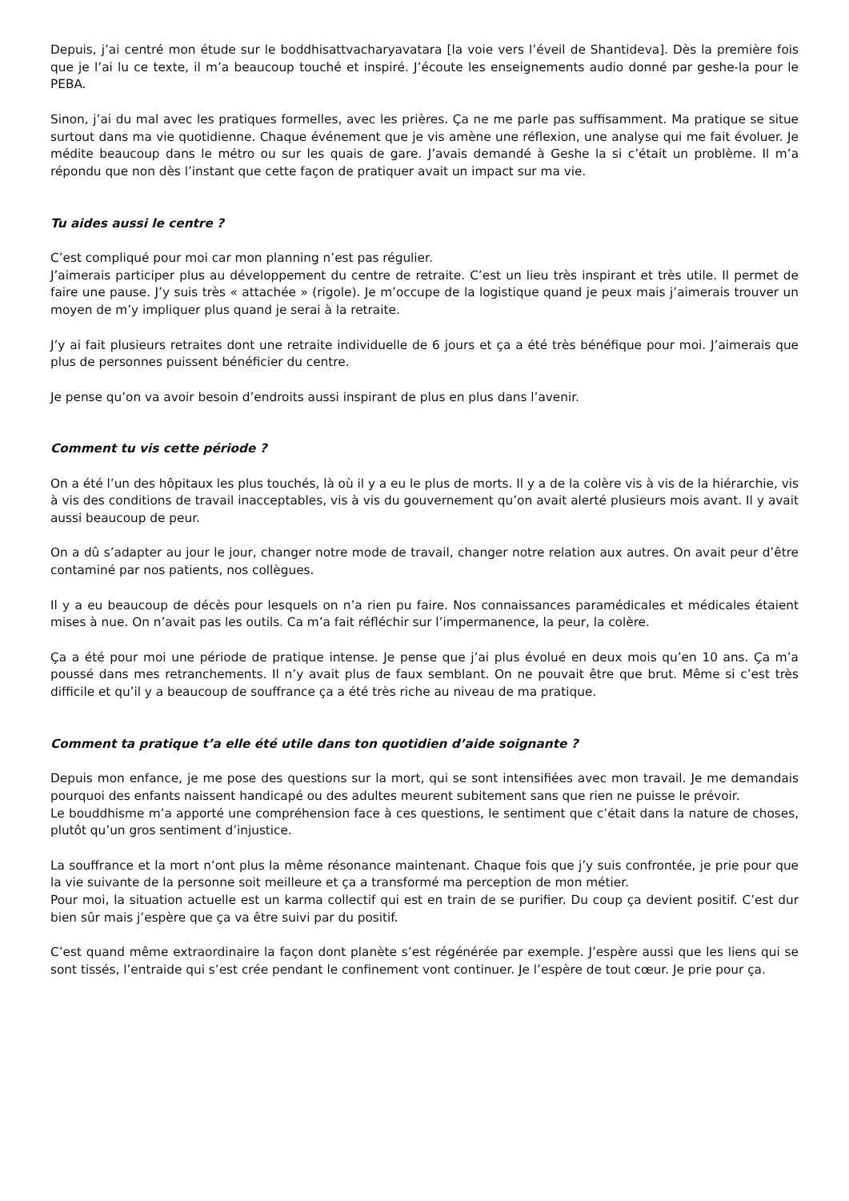Depuis, j’ai centré mon étude sur le boddhisattvacharyavatara [la voie vers l’éveil de Shantideva]. Dès la première fois que je l’ai lu ce texte, il m’a beaucoup touché et inspiré. J’écoute les enseignements audio donné par geshe-la pour le PEBA.
Sinon, j’ai du mal avec les pratiques formelles, avec les prières. Ça ne me parle pas suffisamment. Ma pratique se situe surtout dans ma vie quotidienne. Chaque événement que je vis amène une réflexion, une analyse qui me fait évoluer. Je médite beaucoup dans le métro ou sur les quais de gare. J’avais demandé à Geshe la si c’était un problème. Il m’a répondu que non dès l’instant que cette façon de pratiquer avait un impact sur ma vie.
Tu aides aussi le centre ?
C’est compliqué pour moi car mon planning n’est pas régulier.
J’aimerais participer plus au développement du centre de retraite. C’est un lieu très inspirant et très utile. Il permet de faire une pause. J’y suis très « attachée » (rigole). Je m’occupe de la logistique quand je peux mais j’aimerais trouver un moyen de m’y impliquer plus quand je serai à la retraite.
J’y ai fait plusieurs retraites dont une retraite individuelle de 6 jours et ça a été très bénéfique pour moi. J’aimerais que plus de personnes puissent bénéficier du centre.
Je pense qu’on va avoir besoin d’endroits aussi inspirant de plus en plus dans l’avenir.
Comment tu vis cette période ?
On a été l’un des hôpitaux les plus touchés, là où il y a eu le plus de morts. Il y a de la colère vis à vis de la hiérarchie, vis à vis des conditions de travail inacceptables, vis à vis du gouvernement qu’on avait alerté plusieurs mois avant. Il y avait aussi beaucoup de peur.
On a dû s’adapter au jour le jour, changer notre mode de travail, changer notre relation aux autres. On avait peur d’être contaminé par nos patients, nos collègues.
Il y a eu beaucoup de décès pour lesquels on n’a rien pu faire. Nos connaissances paramédicales et médicales étaient mises à nue. On n’avait pas les outils. Ca m’a fait réfléchir sur l’impermanence, la peur, la colère.
Ça a été pour moi une période de pratique intense. Je pense que j’ai plus évolué en deux mois qu’en 10 ans. Ça m’a poussé dans mes retranchements. Il n’y avait plus de faux semblant. On ne pouvait être que brut. Même si c’est très difficile et qu’il y a beaucoup de souffrance ça a été très riche au niveau de ma pratique.
Comment ta pratique t’a elle été utile dans ton quotidien d’aide soignante ?
Depuis mon enfance, je me pose des questions sur la mort, qui se sont intensifiées avec mon travail. Je me demandais pourquoi des enfants naissent handicapé ou des adultes meurent subitement sans que rien ne puisse le prévoir.
Le bouddhisme m’a apporté une compréhension face à ces questions, le sentiment que c’était dans la nature de choses, plutôt qu’un gros sentiment d’injustice.
La souffrance et la mort n’ont plus la même résonance maintenant. Chaque fois que j’y suis confrontée, je prie pour que la vie suivante de la personne soit meilleure et ça a transformé ma perception de mon métier.
Pour moi, la situation actuelle est un karma collectif qui est en train de se purifier. Du coup ça devient positif. C’est dur bien sûr mais j’espère que ça va être suivi par du positif.
C’est quand même extraordinaire la façon dont planète s’est régénérée par exemple. J’espère aussi que les liens qui se sont tissés, l’entraide qui s’est crée pendant le confinement vont continuer. Je l’espère de tout cœur. Je prie pour ça.